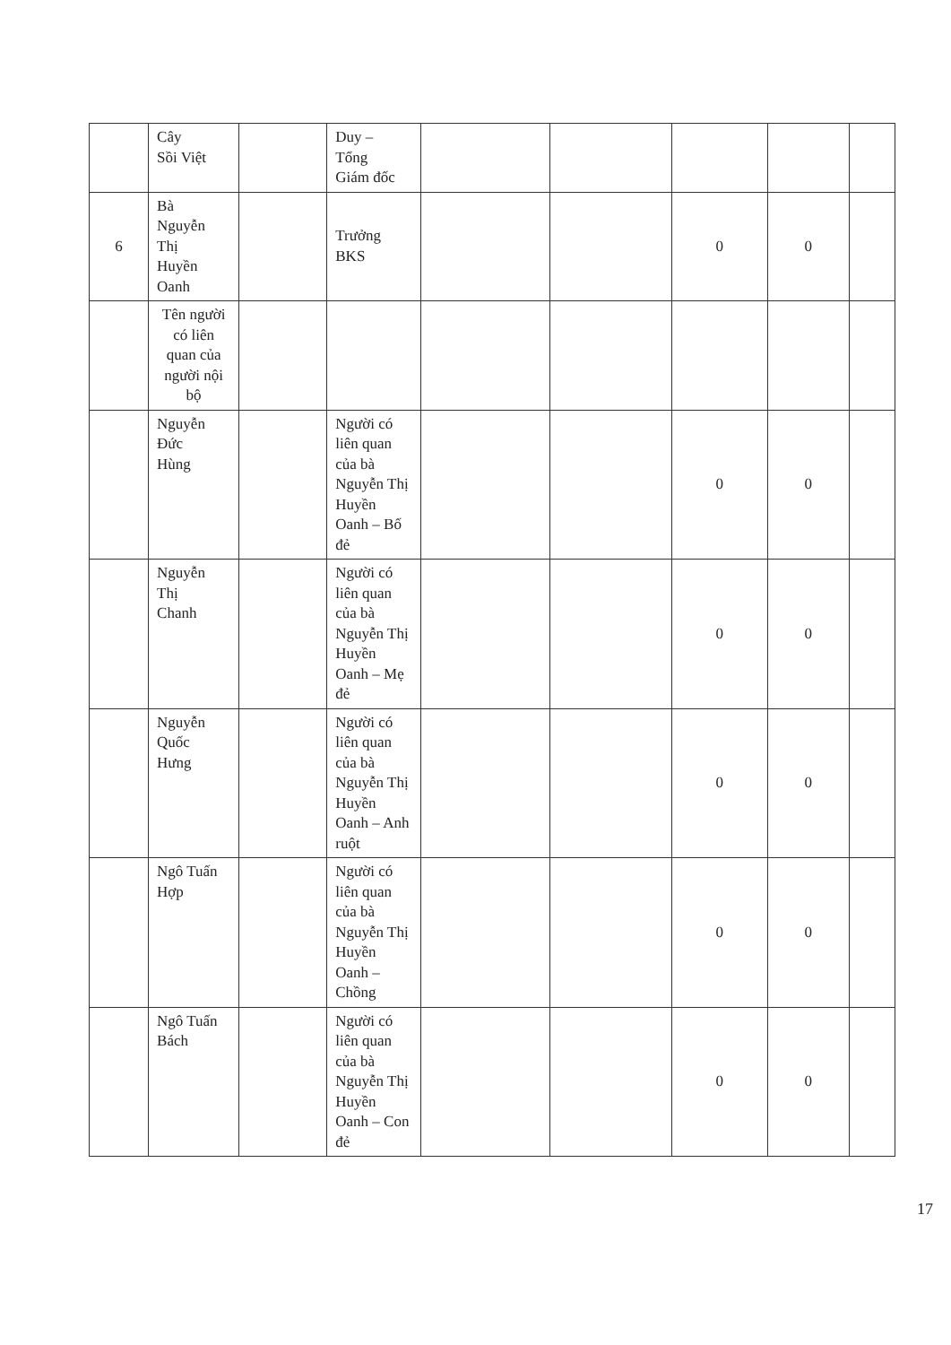| | Cây Sồi Việt | | Duy – Tổng Giám đốc | | | | | |
| 6 | Bà Nguyễn Thị Huyền Oanh | | Trưởng BKS | | | 0 | 0 | |
| | Tên người có liên quan của người nội bộ | | | | | | | |
| | Nguyễn Đức Hùng | | Người có liên quan của bà Nguyễn Thị Huyền Oanh – Bố đẻ | | | 0 | 0 | |
| | Nguyễn Thị Chanh | | Người có liên quan của bà Nguyễn Thị Huyền Oanh – Mẹ đẻ | | | 0 | 0 | |
| | Nguyễn Quốc Hưng | | Người có liên quan của bà Nguyễn Thị Huyền Oanh – Anh ruột | | | 0 | 0 | |
| | Ngô Tuấn Hợp | | Người có liên quan của bà Nguyễn Thị Huyền Oanh – Chồng | | | 0 | 0 | |
| | Ngô Tuấn Bách | | Người có liên quan của bà Nguyễn Thị Huyền Oanh – Con đẻ | | | 0 | 0 | |
17